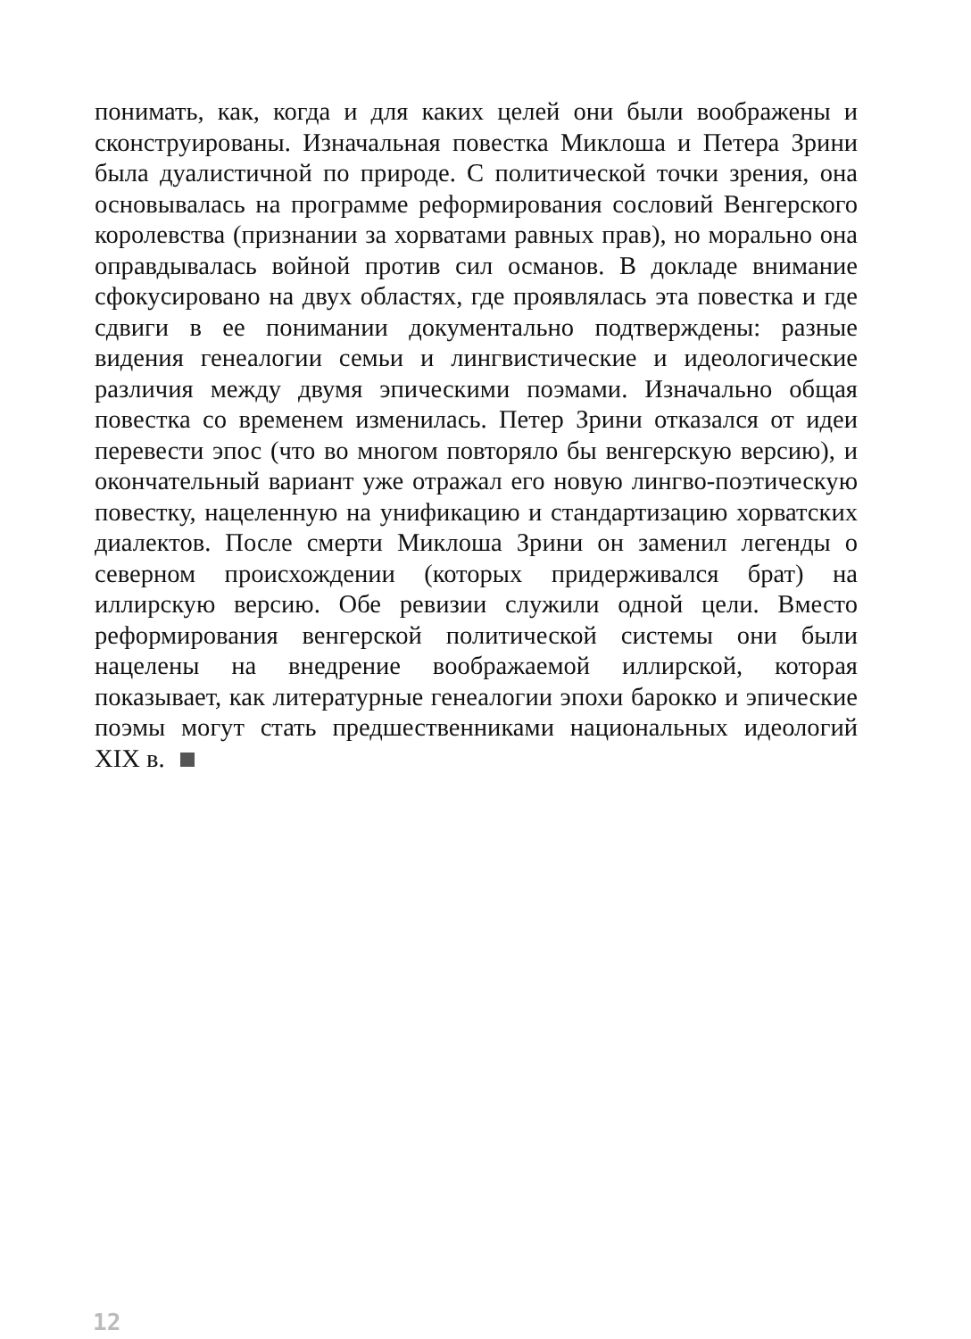понимать, как, когда и для каких целей они были воображены и сконструированы. Изначальная повестка Миклоша и Петера Зрини была дуалистичной по природе. С политической точки зрения, она основывалась на программе реформирования сословий Венгерского королевства (признании за хорватами равных прав), но морально она оправдывалась войной против сил османов. В докладе внимание сфокусировано на двух областях, где проявлялась эта повестка и где сдвиги в ее понимании документально подтверждены: разные видения генеалогии семьи и лингвистические и идеологические различия между двумя эпическими поэмами. Изначально общая повестка со временем изменилась. Петер Зрини отказался от идеи перевести эпос (что во многом повторяло бы венгерскую версию), и окончательный вариант уже отражал его новую лингво-поэтическую повестку, нацеленную на унификацию и стандартизацию хорватских диалектов. После смерти Миклоша Зрини он заменил легенды о северном происхождении (которых придерживался брат) на иллирскую версию. Обе ревизии служили одной цели. Вместо реформирования венгерской политической системы они были нацелены на внедрение воображаемой иллирской, которая показывает, как литературные генеалогии эпохи барокко и эпические поэмы могут стать предшественниками национальных идеологий XIX в.
12